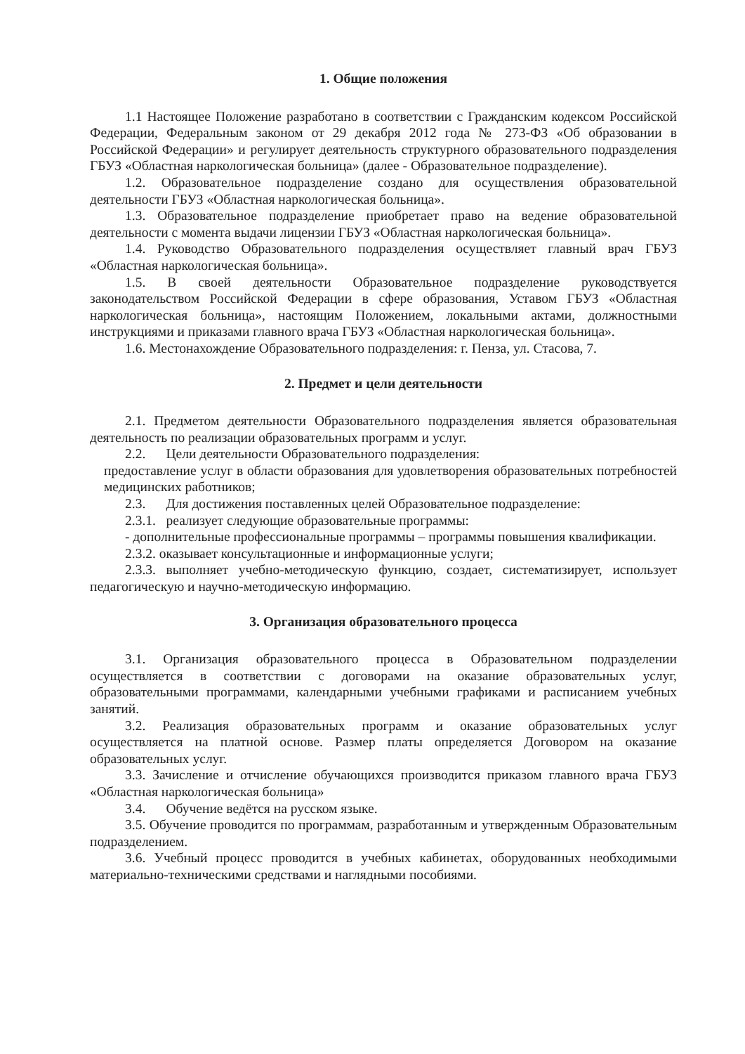1. Общие положения
1.1 Настоящее Положение разработано в соответствии с Гражданским кодексом Российской Федерации, Федеральным законом от 29 декабря 2012 года № 273-ФЗ «Об образовании в Российской Федерации» и регулирует деятельность структурного образовательного подразделения ГБУЗ «Областная наркологическая больница» (далее - Образовательное подразделение).
1.2. Образовательное подразделение создано для осуществления образовательной деятельности ГБУЗ «Областная наркологическая больница».
1.3. Образовательное подразделение приобретает право на ведение образовательной деятельности с момента выдачи лицензии ГБУЗ «Областная наркологическая больница».
1.4. Руководство Образовательного подразделения осуществляет главный врач ГБУЗ «Областная наркологическая больница».
1.5. В своей деятельности Образовательное подразделение руководствуется законодательством Российской Федерации в сфере образования, Уставом ГБУЗ «Областная наркологическая больница», настоящим Положением, локальными актами, должностными инструкциями и приказами главного врача ГБУЗ «Областная наркологическая больница».
1.6. Местонахождение Образовательного подразделения: г. Пенза, ул. Стасова, 7.
2. Предмет и цели деятельности
2.1. Предметом деятельности Образовательного подразделения является образовательная деятельность по реализации образовательных программ и услуг.
2.2. Цели деятельности Образовательного подразделения:
предоставление услуг в области образования для удовлетворения образовательных потребностей медицинских работников;
2.3. Для достижения поставленных целей Образовательное подразделение:
2.3.1. реализует следующие образовательные программы:
- дополнительные профессиональные программы – программы повышения квалификации.
2.3.2. оказывает консультационные и информационные услуги;
2.3.3. выполняет учебно-методическую функцию, создает, систематизирует, использует педагогическую и научно-методическую информацию.
3. Организация образовательного процесса
3.1. Организация образовательного процесса в Образовательном подразделении осуществляется в соответствии с договорами на оказание образовательных услуг, образовательными программами, календарными учебными графиками и расписанием учебных занятий.
3.2. Реализация образовательных программ и оказание образовательных услуг осуществляется на платной основе. Размер платы определяется Договором на оказание образовательных услуг.
3.3. Зачисление и отчисление обучающихся производится приказом главного врача ГБУЗ «Областная наркологическая больница»
3.4. Обучение ведётся на русском языке.
3.5. Обучение проводится по программам, разработанным и утвержденным Образовательным подразделением.
3.6. Учебный процесс проводится в учебных кабинетах, оборудованных необходимыми материально-техническими средствами и наглядными пособиями.